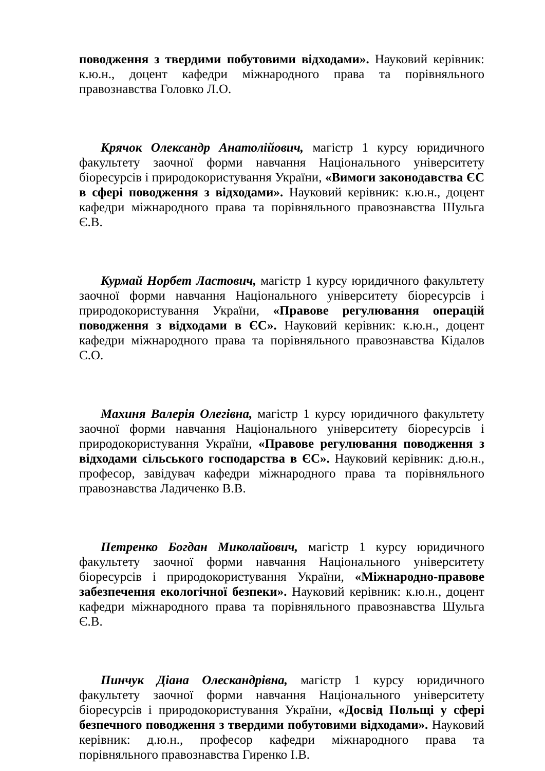поводження з твердими побутовими відходами». Науковий керівник: к.ю.н., доцент кафедри міжнародного права та порівняльного правознавства Головко Л.О.
Крячок Олександр Анатолійович, магістр 1 курсу юридичного факультету заочної форми навчання Національного університету біоресурсів і природокористування України, «Вимоги законодавства ЄС в сфері поводження з відходами». Науковий керівник: к.ю.н., доцент кафедри міжнародного права та порівняльного правознавства Шульга Є.В.
Курмай Норбет Ластович, магістр 1 курсу юридичного факультету заочної форми навчання Національного університету біоресурсів і природокористування України, «Правове регулювання операцій поводження з відходами в ЄС». Науковий керівник: к.ю.н., доцент кафедри міжнародного права та порівняльного правознавства Кідалов С.О.
Махиня Валерія Олегівна, магістр 1 курсу юридичного факультету заочної форми навчання Національного університету біоресурсів і природокористування України, «Правове регулювання поводження з відходами сільського господарства в ЄС». Науковий керівник: д.ю.н., професор, завідувач кафедри міжнародного права та порівняльного правознавства Ладиченко В.В.
Петренко Богдан Миколайович, магістр 1 курсу юридичного факультету заочної форми навчання Національного університету біоресурсів і природокористування України, «Міжнародно-правове забезпечення екологічної безпеки». Науковий керівник: к.ю.н., доцент кафедри міжнародного права та порівняльного правознавства Шульга Є.В.
Пинчук Діана Олескандрівна, магістр 1 курсу юридичного факультету заочної форми навчання Національного університету біоресурсів і природокористування України, «Досвід Польщі у сфері безпечного поводження з твердими побутовими відходами». Науковий керівник: д.ю.н., професор кафедри міжнародного права та порівняльного правознавства Гиренко І.В.